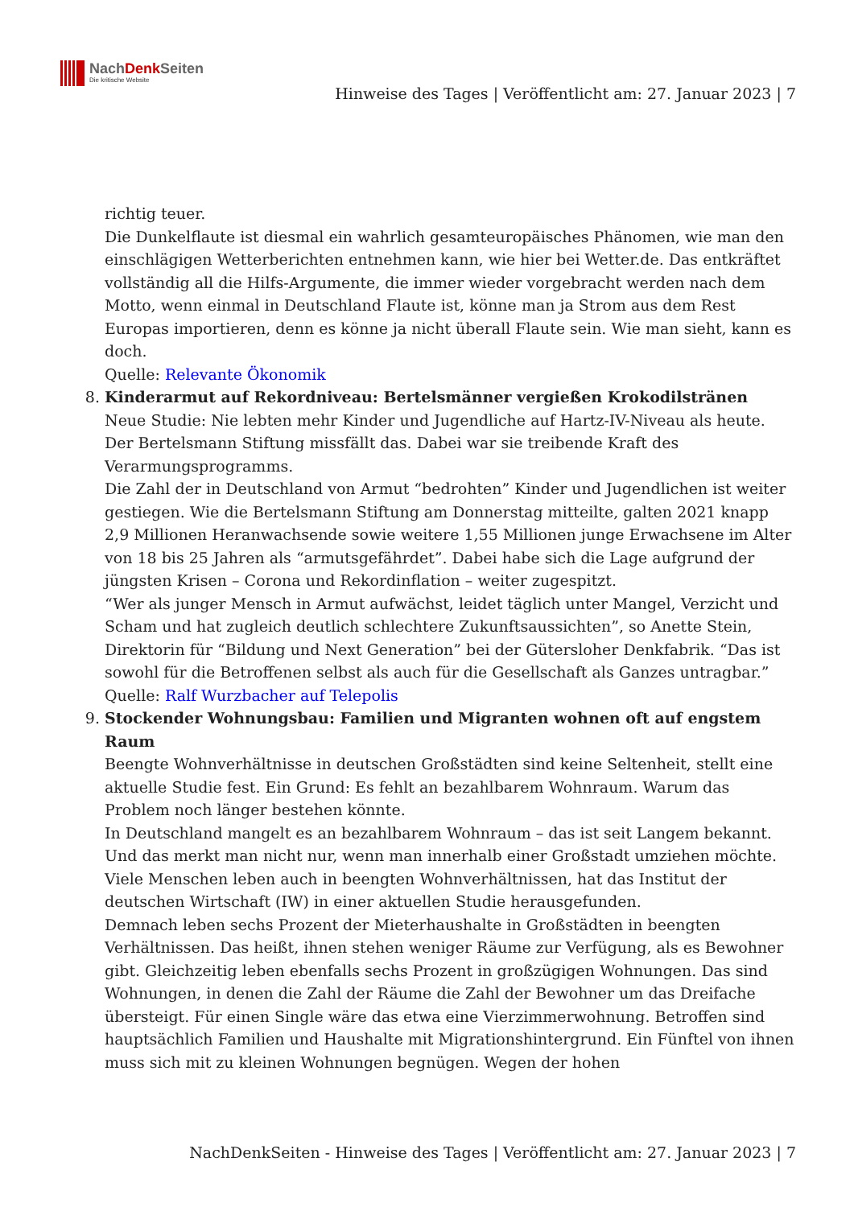NachDenk Seiten
Die kritische Website
Hinweise des Tages | Veröffentlicht am: 27. Januar 2023 | 7
richtig teuer.
Die Dunkelflaute ist diesmal ein wahrlich gesamteuropäisches Phänomen, wie man den einschlägigen Wetterberichten entnehmen kann, wie hier bei Wetter.de. Das entkräftet vollständig all die Hilfs-Argumente, die immer wieder vorgebracht werden nach dem Motto, wenn einmal in Deutschland Flaute ist, könne man ja Strom aus dem Rest Europas importieren, denn es könne ja nicht überall Flaute sein. Wie man sieht, kann es doch.
Quelle: Relevante Ökonomik
8. Kinderarmut auf Rekordniveau: Bertelsmänner vergießen Krokodilstränen
Neue Studie: Nie lebten mehr Kinder und Jugendliche auf Hartz-IV-Niveau als heute. Der Bertelsmann Stiftung missfällt das. Dabei war sie treibende Kraft des Verarmungsprogramms.
Die Zahl der in Deutschland von Armut “bedrohten” Kinder und Jugendlichen ist weiter gestiegen. Wie die Bertelsmann Stiftung am Donnerstag mitteilte, galten 2021 knapp 2,9 Millionen Heranwachsende sowie weitere 1,55 Millionen junge Erwachsene im Alter von 18 bis 25 Jahren als “armutsgefährdet”. Dabei habe sich die Lage aufgrund der jüngsten Krisen – Corona und Rekordinflation – weiter zugespitzt.
“Wer als junger Mensch in Armut aufwächst, leidet täglich unter Mangel, Verzicht und Scham und hat zugleich deutlich schlechtere Zukunftsaussichten”, so Anette Stein, Direktorin für “Bildung und Next Generation” bei der Gütersloher Denkfabrik. “Das ist sowohl für die Betroffenen selbst als auch für die Gesellschaft als Ganzes untragbar.”
Quelle: Ralf Wurzbacher auf Telepolis
9. Stockender Wohnungsbau: Familien und Migranten wohnen oft auf engstem Raum
Beengte Wohnverhältnisse in deutschen Großstädten sind keine Seltenheit, stellt eine aktuelle Studie fest. Ein Grund: Es fehlt an bezahlbarem Wohnraum. Warum das Problem noch länger bestehen könnte.
In Deutschland mangelt es an bezahlbarem Wohnraum – das ist seit Langem bekannt. Und das merkt man nicht nur, wenn man innerhalb einer Großstadt umziehen möchte. Viele Menschen leben auch in beengten Wohnverhältnissen, hat das Institut der deutschen Wirtschaft (IW) in einer aktuellen Studie herausgefunden.
Demnach leben sechs Prozent der Mieterhaushalte in Großstädten in beengten Verhältnissen. Das heißt, ihnen stehen weniger Räume zur Verfügung, als es Bewohner gibt. Gleichzeitig leben ebenfalls sechs Prozent in großzügigen Wohnungen. Das sind Wohnungen, in denen die Zahl der Räume die Zahl der Bewohner um das Dreifache übersteigt. Für einen Single wäre das etwa eine Vierzimmerwohnung. Betroffen sind hauptsächlich Familien und Haushalte mit Migrationshintergrund. Ein Fünftel von ihnen muss sich mit zu kleinen Wohnungen begnügen. Wegen der hohen
NachDenkSeiten - Hinweise des Tages | Veröffentlicht am: 27. Januar 2023 | 7